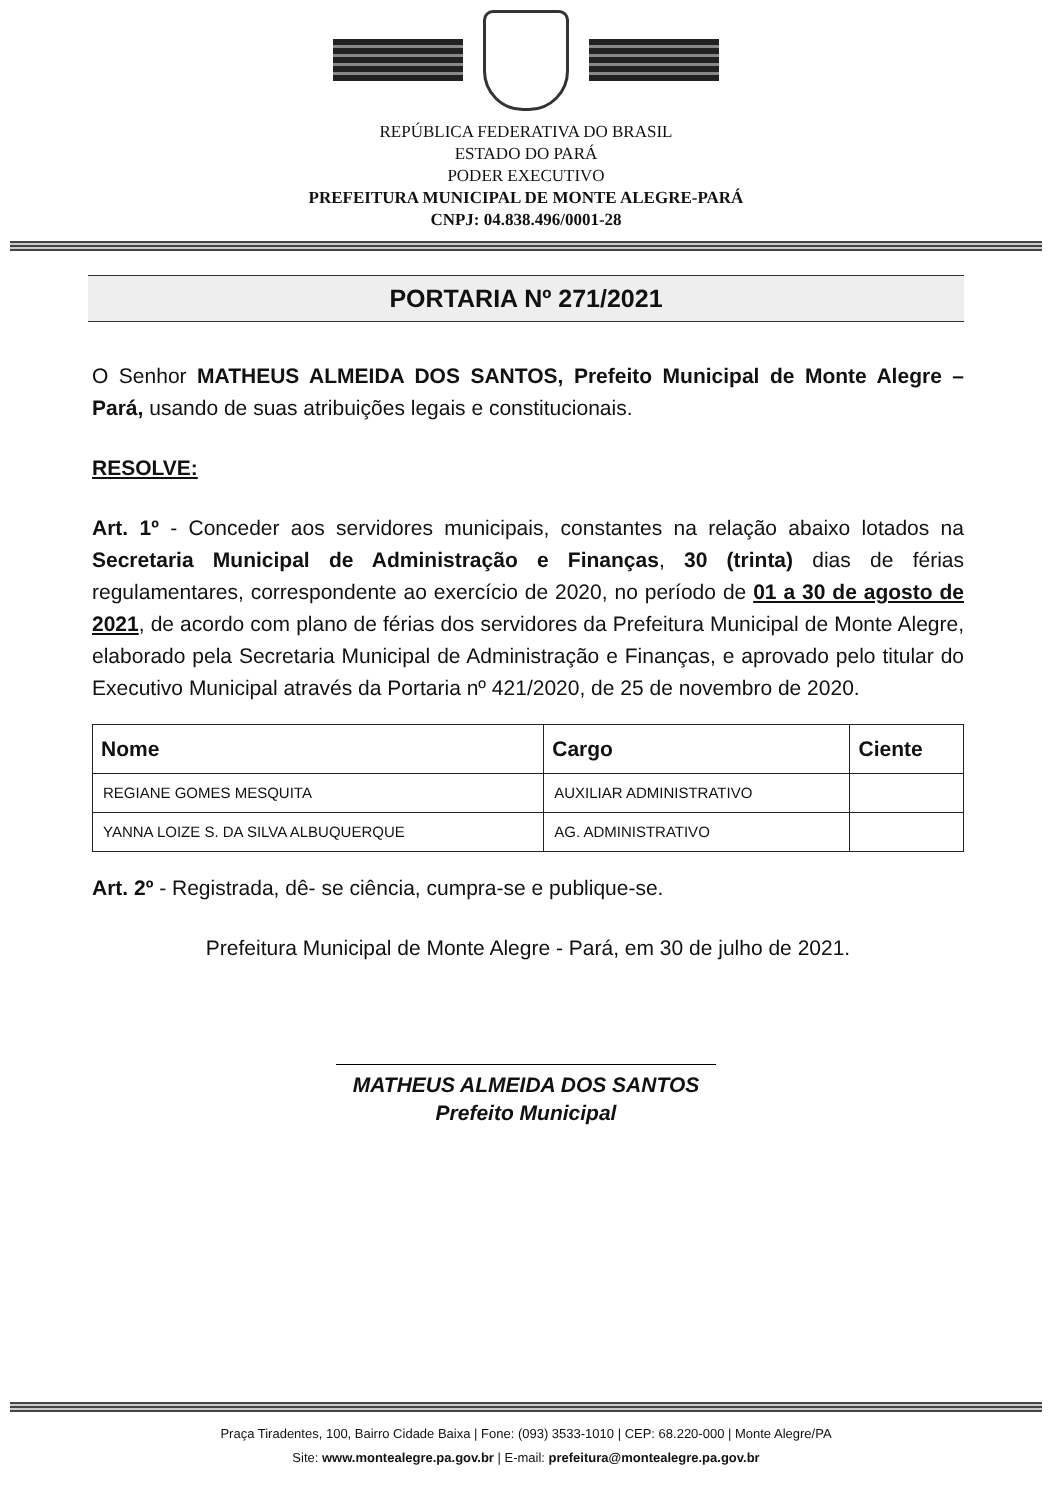REPÚBLICA FEDERATIVA DO BRASIL
ESTADO DO PARÁ
PODER EXECUTIVO
PREFEITURA MUNICIPAL DE MONTE ALEGRE-PARÁ
CNPJ: 04.838.496/0001-28
PORTARIA Nº 271/2021
O Senhor MATHEUS ALMEIDA DOS SANTOS, Prefeito Municipal de Monte Alegre – Pará, usando de suas atribuições legais e constitucionais.
RESOLVE:
Art. 1º - Conceder aos servidores municipais, constantes na relação abaixo lotados na Secretaria Municipal de Administração e Finanças, 30 (trinta) dias de férias regulamentares, correspondente ao exercício de 2020, no período de 01 a 30 de agosto de 2021, de acordo com plano de férias dos servidores da Prefeitura Municipal de Monte Alegre, elaborado pela Secretaria Municipal de Administração e Finanças, e aprovado pelo titular do Executivo Municipal através da Portaria nº 421/2020, de 25 de novembro de 2020.
| Nome | Cargo | Ciente |
| --- | --- | --- |
| REGIANE GOMES MESQUITA | AUXILIAR ADMINISTRATIVO | |
| YANNA LOIZE S. DA SILVA ALBUQUERQUE | AG. ADMINISTRATIVO | |
Art. 2º - Registrada, dê- se ciência, cumpra-se e publique-se.
Prefeitura Municipal de Monte Alegre - Pará, em 30 de julho de 2021.
MATHEUS ALMEIDA DOS SANTOS
Prefeito Municipal
Praça Tiradentes, 100, Bairro Cidade Baixa | Fone: (093) 3533-1010 | CEP: 68.220-000 | Monte Alegre/PA
Site: www.montealegre.pa.gov.br | E-mail: prefeitura@montealegre.pa.gov.br